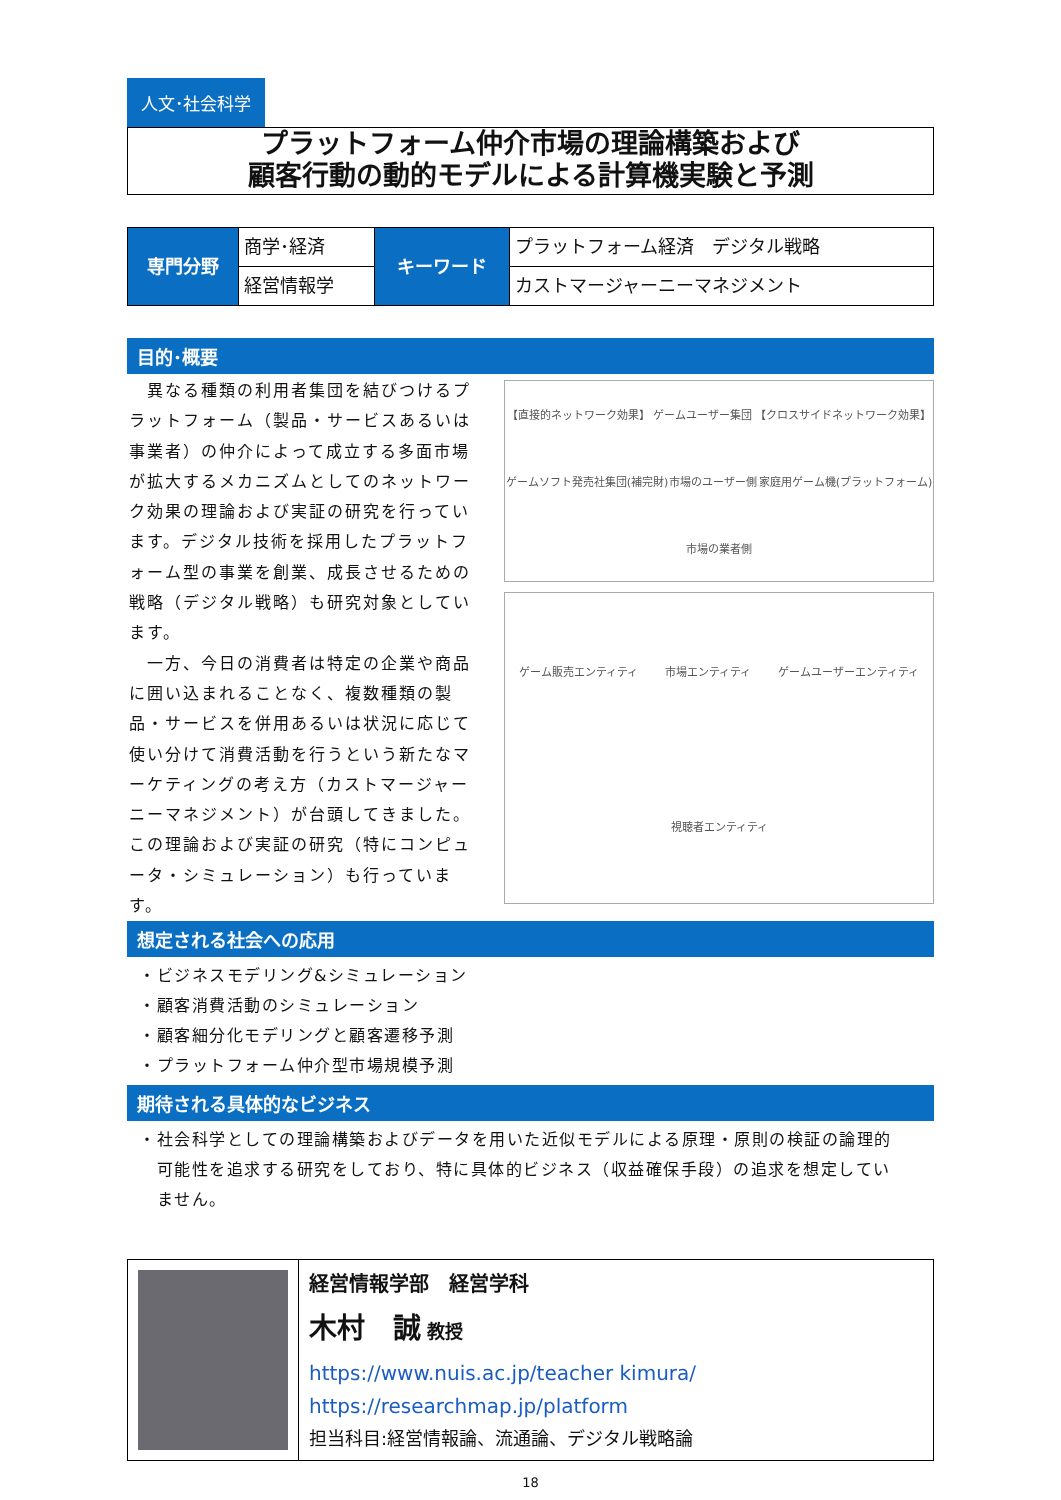人文･社会科学
プラットフォーム仲介市場の理論構築および
顧客行動の動的モデルによる計算機実験と予測
| 専門分野 | 商学･経済 | キーワード | プラットフォーム経済 デジタル戦略 |
| | 経営情報学 | | カストマージャーニーマネジメント |
目的･概要
　異なる種類の利用者集団を結びつけるプラットフォーム（製品・サービスあるいは事業者）の仲介によって成立する多面市場が拡大するメカニズムとしてのネットワーク効果の理論および実証の研究を行っています。デジタル技術を採用したプラットフォーム型の事業を創業、成長させるための戦略（デジタル戦略）も研究対象としています。
　一方、今日の消費者は特定の企業や商品に囲い込まれることなく、複数種類の製品・サービスを併用あるいは状況に応じて使い分けて消費活動を行うという新たなマーケティングの考え方（カストマージャーニーマネジメント）が台頭してきました。この理論および実証の研究（特にコンピュータ・シミュレーション）も行っています。
【直接的ネットワーク効果】 ゲームユーザー集団 【クロスサイドネットワーク効果】 ゲームソフト発売社集団(補完財) 市場のユーザー側 家庭用ゲーム機(プラットフォーム) 市場の業者側
ゲーム販売エンティティ 市場エンティティ ゲームユーザーエンティティ 視聴者エンティティ
想定される社会への応用
・ビジネスモデリング&シミュレーション
・顧客消費活動のシミュレーション
・顧客細分化モデリングと顧客遷移予測
・プラットフォーム仲介型市場規模予測
期待される具体的なビジネス
・社会科学としての理論構築およびデータを用いた近似モデルによる原理・原則の検証の論理的
　可能性を追求する研究をしており、特に具体的ビジネス（収益確保手段）の追求を想定してい
　ません。
経営情報学部　経営学科
木村　誠 教授
https://www.nuis.ac.jp/teacher kimura/
https://researchmap.jp/platform
担当科目:経営情報論、流通論、デジタル戦略論
18